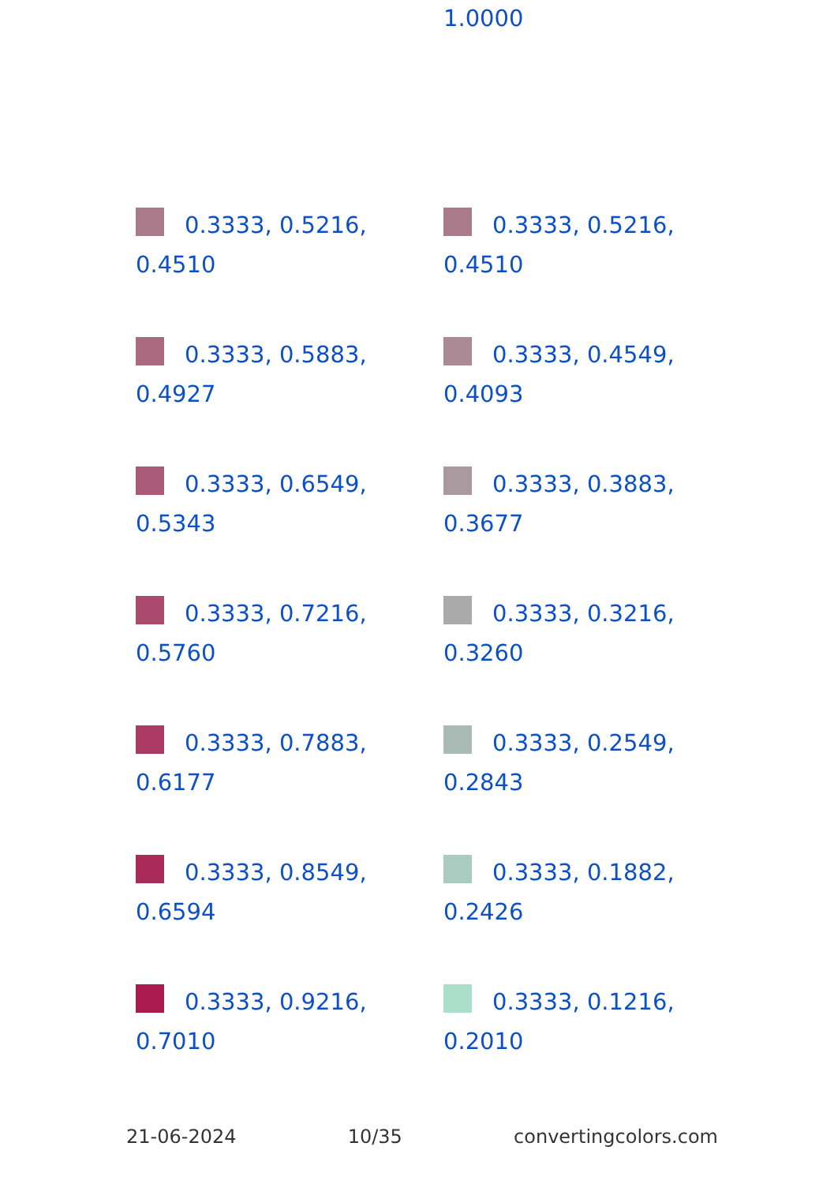1.0000
0.3333, 0.5216, 0.4510
0.3333, 0.5216, 0.4510
0.3333, 0.5883, 0.4927
0.3333, 0.4549, 0.4093
0.3333, 0.6549, 0.5343
0.3333, 0.3883, 0.3677
0.3333, 0.7216, 0.5760
0.3333, 0.3216, 0.3260
0.3333, 0.7883, 0.6177
0.3333, 0.2549, 0.2843
0.3333, 0.8549, 0.6594
0.3333, 0.1882, 0.2426
0.3333, 0.9216, 0.7010
0.3333, 0.1216, 0.2010
21-06-2024 10/35 convertingcolors.com